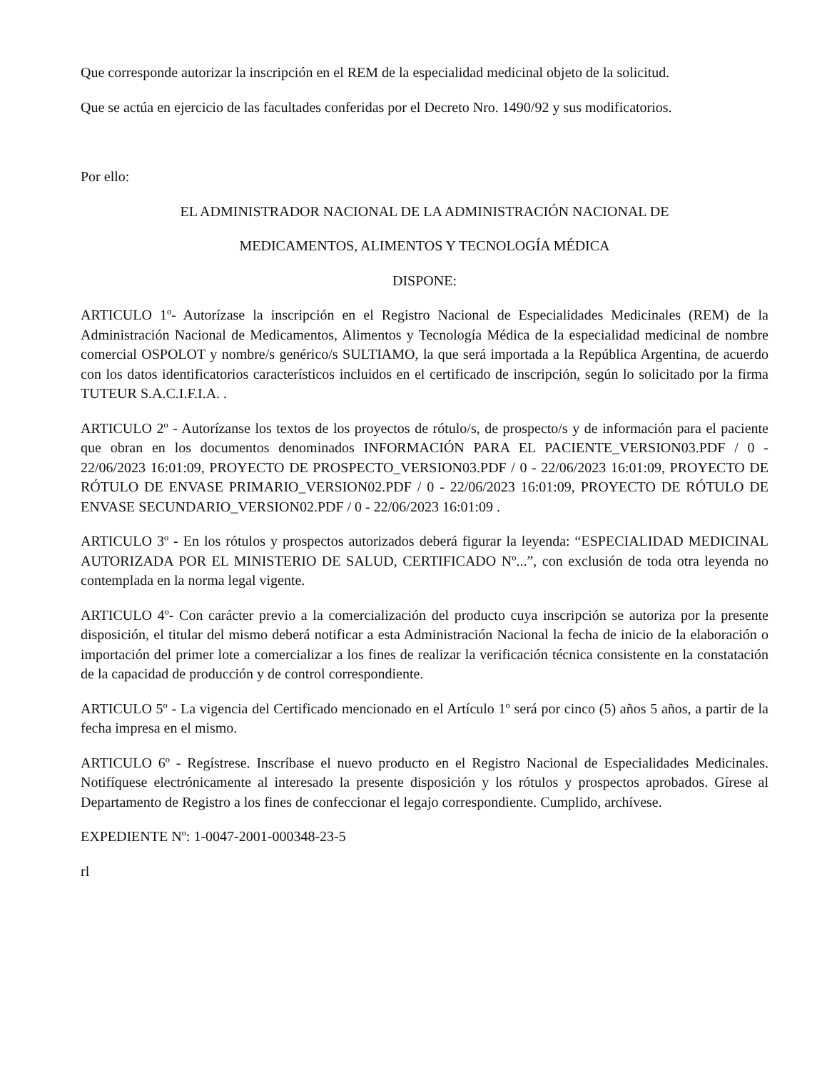Que corresponde autorizar la inscripción en el REM de la especialidad medicinal objeto de la solicitud.
Que se actúa en ejercicio de las facultades conferidas por el Decreto Nro. 1490/92 y sus modificatorios.
Por ello:
EL ADMINISTRADOR NACIONAL DE LA ADMINISTRACIÓN NACIONAL DE
MEDICAMENTOS, ALIMENTOS Y TECNOLOGÍA MÉDICA
DISPONE:
ARTICULO 1º- Autorízase la inscripción en el Registro Nacional de Especialidades Medicinales (REM) de la Administración Nacional de Medicamentos, Alimentos y Tecnología Médica de la especialidad medicinal de nombre comercial OSPOLOT y nombre/s genérico/s SULTIAMO, la que será importada a la República Argentina, de acuerdo con los datos identificatorios característicos incluidos en el certificado de inscripción, según lo solicitado por la firma TUTEUR S.A.C.I.F.I.A. .
ARTICULO 2º - Autorízanse los textos de los proyectos de rótulo/s, de prospecto/s y de información para el paciente que obran en los documentos denominados INFORMACIÓN PARA EL PACIENTE_VERSION03.PDF / 0 - 22/06/2023 16:01:09, PROYECTO DE PROSPECTO_VERSION03.PDF / 0 - 22/06/2023 16:01:09, PROYECTO DE RÓTULO DE ENVASE PRIMARIO_VERSION02.PDF / 0 - 22/06/2023 16:01:09, PROYECTO DE RÓTULO DE ENVASE SECUNDARIO_VERSION02.PDF / 0 - 22/06/2023 16:01:09 .
ARTICULO 3º - En los rótulos y prospectos autorizados deberá figurar la leyenda: “ESPECIALIDAD MEDICINAL AUTORIZADA POR EL MINISTERIO DE SALUD, CERTIFICADO Nº...”, con exclusión de toda otra leyenda no contemplada en la norma legal vigente.
ARTICULO 4º- Con carácter previo a la comercialización del producto cuya inscripción se autoriza por la presente disposición, el titular del mismo deberá notificar a esta Administración Nacional la fecha de inicio de la elaboración o importación del primer lote a comercializar a los fines de realizar la verificación técnica consistente en la constatación de la capacidad de producción y de control correspondiente.
ARTICULO 5º - La vigencia del Certificado mencionado en el Artículo 1º será por cinco (5) años 5 años, a partir de la fecha impresa en el mismo.
ARTICULO 6º - Regístrese. Inscríbase el nuevo producto en el Registro Nacional de Especialidades Medicinales. Notifíquese electrónicamente al interesado la presente disposición y los rótulos y prospectos aprobados. Gírese al Departamento de Registro a los fines de confeccionar el legajo correspondiente. Cumplido, archívese.
EXPEDIENTE Nº: 1-0047-2001-000348-23-5
rl